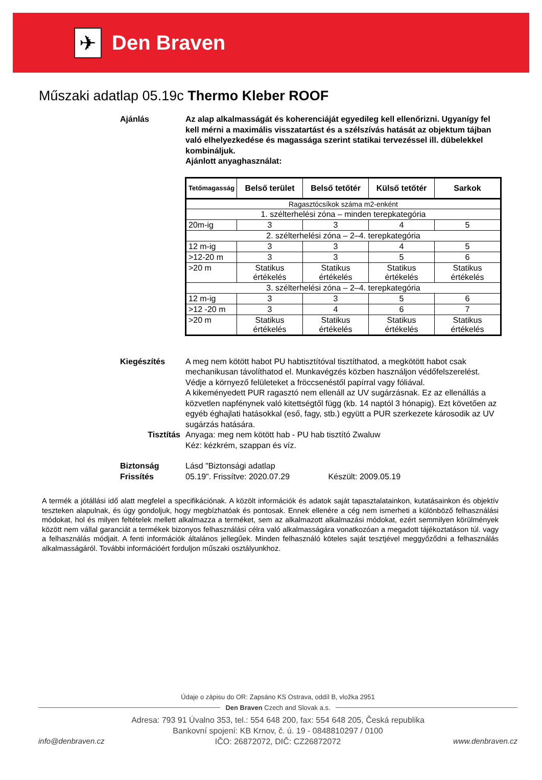✈
Den Braven
Műszaki adatlap 05.19c Thermo Kleber ROOF
Ajánlás Az alap alkalmasságát és koherenciáját egyedileg kell ellenőrizni. Ugyanígy fel kell mérni a maximális visszatartást és a szélszívás hatását az objektum tájban való elhelyezkedése és magassága szerint statikai tervezéssel ill. dübelekkel kombináljuk.
Ajánlott anyaghasználat:
| Tetőmagasság | Belső terület | Belső tetőtér | Külső tetőtér | Sarkok |
| --- | --- | --- | --- | --- |
| Ragasztócsíkok száma m2-enként | | | | |
| 1. szélterhelési zóna – minden terepkategória | | | | |
| 20m-ig | 3 | 3 | 4 | 5 |
| 2. szélterhelési zóna – 2–4. terepkategória | | | | |
| 12 m-ig | 3 | 3 | 4 | 5 |
| >12-20 m | 3 | 3 | 5 | 6 |
| >20 m | Statikus értékelés | Statikus értékelés | Statikus értékelés | Statikus értékelés |
| 3. szélterhelési zóna – 2–4. terepkategória | | | | |
| 12 m-ig | 3 | 3 | 5 | 6 |
| >12 -20 m | 3 | 4 | 6 | 7 |
| >20 m | Statikus értékelés | Statikus értékelés | Statikus értékelés | Statikus értékelés |
Kiegészítés A meg nem kötött habot PU habtisztítóval tisztíthatod, a megkötött habot csak mechanikusan távolíthatod el. Munkavégzés közben használjon védőfelszerelést. Védje a környező felületeket a fröccsenéstől papírral vagy fóliával.
A kikeményedett PUR ragasztó nem ellenáll az UV sugárzásnak. Ez az ellenállás a közvetlen napfénynek való kitettségtől függ (kb. 14 naptól 3 hónapig). Ezt követően az egyéb éghajlati hatásokkal (eső, fagy, stb.) együtt a PUR szerkezete károsodik az UV sugárzás hatására.
Tisztítás Anyaga: meg nem kötött hab - PU hab tisztító Zwaluw
Kéz: kézkrém, szappan és víz.
Biztonság
Frissítés
Lásd "Biztonsági adatlap
05.19". Frissítve: 2020.07.29 Készült: 2009.05.19
A termék a jótállási idő alatt megfelel a specifikációnak. A közölt információk és adatok saját tapasztalatainkon, kutatásainkon és objektív teszteken alapulnak, és úgy gondoljuk, hogy megbízhatóak és pontosak. Ennek ellenére a cég nem ismerheti a különböző felhasználási módokat, hol és milyen feltételek mellett alkalmazza a terméket, sem az alkalmazott alkalmazási módokat, ezért semmilyen körülmények között nem vállal garanciát a termékek bizonyos felhasználási célra való alkalmasságára vonatkozóan a megadott tájékoztatáson túl. vagy a felhasználás módjait. A fenti információk általános jellegűek. Minden felhasználó köteles saját tesztjével meggyőződni a felhasználás alkalmasságáról. További információért forduljon műszaki osztályunkhoz.
Údaje o zápisu do OR: Zapsáno KS Ostrava, oddíl B, vložka 2951
Den Braven Czech and Slovak a.s.
Adresa: 793 91 Úvalno 353, tel.: 554 648 200, fax: 554 648 205, Česká republika
Bankovní spojení: KB Krnov, č. ú. 19 - 0848810297 / 0100
IČO: 26872072, DIČ: CZ26872072
info@denbraven.cz www.denbraven.cz